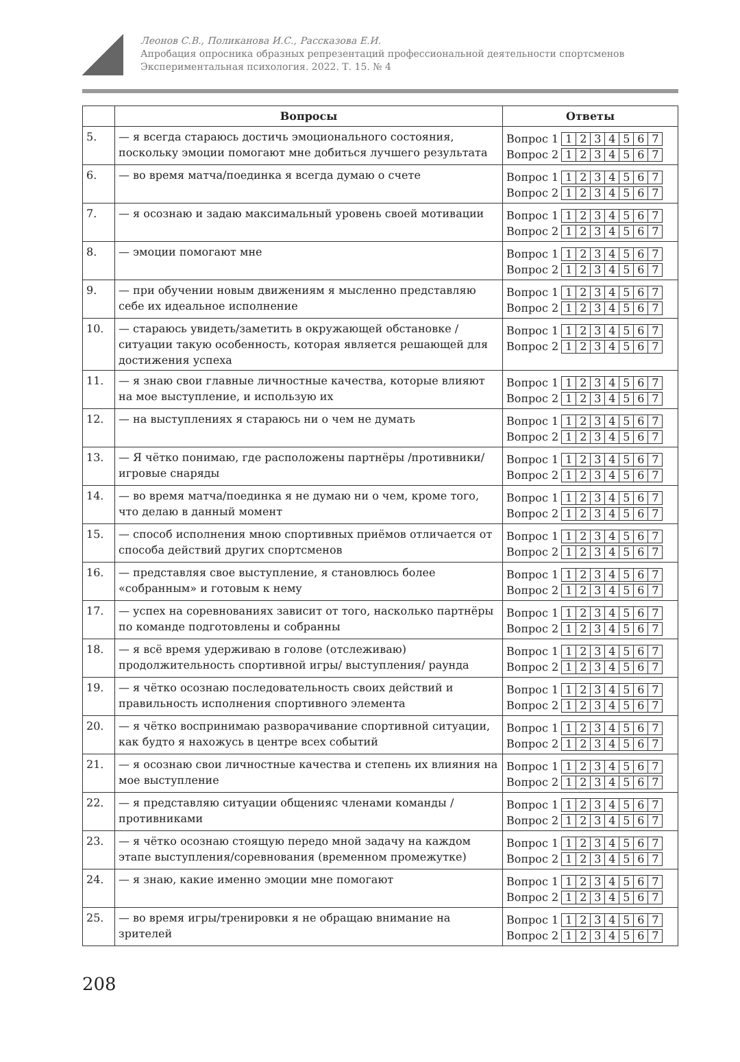Леонов С.В., Поликанова И.С., Рассказова Е.И.
Апробация опросника образных репрезентаций профессиональной деятельности спортсменов
Экспериментальная психология. 2022. Т. 15. № 4
| | Вопросы | Ответы |
| --- | --- | --- |
| 5. | — я всегда стараюсь достичь эмоционального состояния, поскольку эмоции помогают мне добиться лучшего результата | Вопрос 1 1 2 3 4 5 6 7 Вопрос 2 1 2 3 4 5 6 7 |
| 6. | — во время матча/поединка я всегда думаю о счете | Вопрос 1 1 2 3 4 5 6 7 Вопрос 2 1 2 3 4 5 6 7 |
| 7. | — я осознаю и задаю максимальный уровень своей мотивации | Вопрос 1 1 2 3 4 5 6 7 Вопрос 2 1 2 3 4 5 6 7 |
| 8. | — эмоции помогают мне | Вопрос 1 1 2 3 4 5 6 7 Вопрос 2 1 2 3 4 5 6 7 |
| 9. | — при обучении новым движениям я мысленно представляю себе их идеальное исполнение | Вопрос 1 1 2 3 4 5 6 7 Вопрос 2 1 2 3 4 5 6 7 |
| 10. | — стараюсь увидеть/заметить в окружающей обстановке / ситуации такую особенность, которая является решающей для достижения успеха | Вопрос 1 1 2 3 4 5 6 7 Вопрос 2 1 2 3 4 5 6 7 |
| 11. | — я знаю свои главные личностные качества, которые влияют на мое выступление, и использую их | Вопрос 1 1 2 3 4 5 6 7 Вопрос 2 1 2 3 4 5 6 7 |
| 12. | — на выступлениях я стараюсь ни о чем не думать | Вопрос 1 1 2 3 4 5 6 7 Вопрос 2 1 2 3 4 5 6 7 |
| 13. | — Я чётко понимаю, где расположены партнёры /противники/ игровые снаряды | Вопрос 1 1 2 3 4 5 6 7 Вопрос 2 1 2 3 4 5 6 7 |
| 14. | — во время матча/поединка я не думаю ни о чем, кроме того, что делаю в данный момент | Вопрос 1 1 2 3 4 5 6 7 Вопрос 2 1 2 3 4 5 6 7 |
| 15. | — способ исполнения мною спортивных приёмов отличается от способа действий других спортсменов | Вопрос 1 1 2 3 4 5 6 7 Вопрос 2 1 2 3 4 5 6 7 |
| 16. | — представляя свое выступление, я становлюсь более «собранным» и готовым к нему | Вопрос 1 1 2 3 4 5 6 7 Вопрос 2 1 2 3 4 5 6 7 |
| 17. | — успех на соревнованиях зависит от того, насколько партнёры по команде подготовлены и собранны | Вопрос 1 1 2 3 4 5 6 7 Вопрос 2 1 2 3 4 5 6 7 |
| 18. | — я всё время удерживаю в голове (отслеживаю) продолжительность спортивной игры/ выступления/ раунда | Вопрос 1 1 2 3 4 5 6 7 Вопрос 2 1 2 3 4 5 6 7 |
| 19. | — я чётко осознаю последовательность своих действий и правильность исполнения спортивного элемента | Вопрос 1 1 2 3 4 5 6 7 Вопрос 2 1 2 3 4 5 6 7 |
| 20. | — я чётко воспринимаю разворачивание спортивной ситуации, как будто я нахожусь в центре всех событий | Вопрос 1 1 2 3 4 5 6 7 Вопрос 2 1 2 3 4 5 6 7 |
| 21. | — я осознаю свои личностные качества и степень их влияния на мое выступление | Вопрос 1 1 2 3 4 5 6 7 Вопрос 2 1 2 3 4 5 6 7 |
| 22. | — я представляю ситуации общенияс членами команды / противниками | Вопрос 1 1 2 3 4 5 6 7 Вопрос 2 1 2 3 4 5 6 7 |
| 23. | — я чётко осознаю стоящую передо мной задачу на каждом этапе выступления/соревнования (временном промежутке) | Вопрос 1 1 2 3 4 5 6 7 Вопрос 2 1 2 3 4 5 6 7 |
| 24. | — я знаю, какие именно эмоции мне помогают | Вопрос 1 1 2 3 4 5 6 7 Вопрос 2 1 2 3 4 5 6 7 |
| 25. | — во время игры/тренировки я не обращаю внимание на зрителей | Вопрос 1 1 2 3 4 5 6 7 Вопрос 2 1 2 3 4 5 6 7 |
208